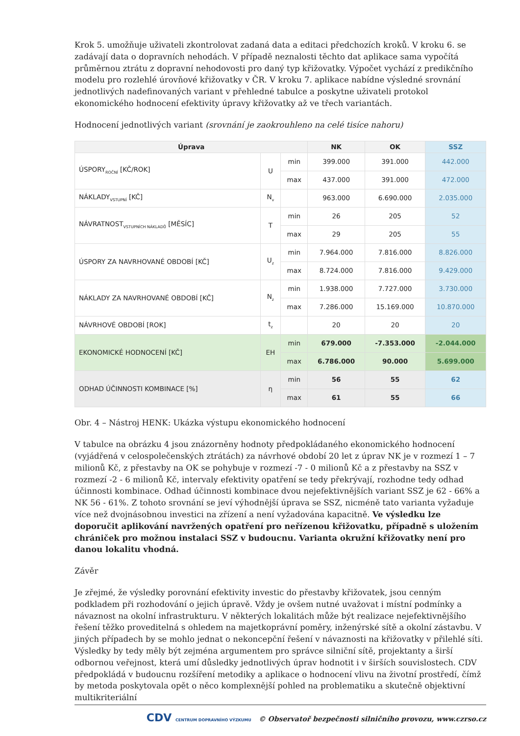Krok 5. umožňuje uživateli zkontrolovat zadaná data a editaci předchozích kroků. V kroku 6. se zadávají data o dopravních nehodách. V případě neznalosti těchto dat aplikace sama vypočítá průměrnou ztrátu z dopravní nehodovosti pro daný typ křižovatky. Výpočet vychází z predikčního modelu pro rozlehlé úrovňové křižovatky v ČR. V kroku 7. aplikace nabídne výsledné srovnání jednotlivých nadefinovaných variant v přehledné tabulce a poskytne uživateli protokol ekonomického hodnocení efektivity úpravy křižovatky až ve třech variantách.
Hodnocení jednotlivých variant (srovnání je zaokrouhleno na celé tisíce nahoru)
| Úprava | | | NK | OK | SSZ |
| --- | --- | --- | --- | --- | --- |
| ÚSPORY<sub>ROČNÍ</sub> [KČ/ROK] | U | min | 399.000 | 391.000 | 442.000 |
| | | max | 437.000 | 391.000 | 472.000 |
| NÁKLADY<sub>VSTUPNÍ</sub> [KČ] | N<sub>v</sub> | | 963.000 | 6.690.000 | 2.035.000 |
| NÁVRATNOST<sub>VSTUPNÍCH NÁKLADŮ</sub> [MĚSÍC] | T | min | 26 | 205 | 52 |
| | | max | 29 | 205 | 55 |
| ÚSPORY ZA NAVRHOVANÉ OBDOBÍ [KČ] | U<sub>z</sub> | min | 7.964.000 | 7.816.000 | 8.826.000 |
| | | max | 8.724.000 | 7.816.000 | 9.429.000 |
| NÁKLADY ZA NAVRHOVANÉ OBDOBÍ [KČ] | N<sub>z</sub> | min | 1.938.000 | 7.727.000 | 3.730.000 |
| | | max | 7.286.000 | 15.169.000 | 10.870.000 |
| NÁVRHOVÉ OBDOBÍ [ROK] | t<sub>z</sub> | | 20 | 20 | 20 |
| EKONOMICKÉ HODNOCENÍ [KČ] | EH | min | 679.000 | -7.353.000 | -2.044.000 |
| | | max | 6.786.000 | 90.000 | 5.699.000 |
| ODHAD ÚČINNOSTI KOMBINACE [%] | η | min | 56 | 55 | 62 |
| | | max | 61 | 55 | 66 |
Obr. 4 – Nástroj HENK: Ukázka výstupu ekonomického hodnocení
V tabulce na obrázku 4 jsou znázorněny hodnoty předpokládaného ekonomického hodnocení (vyjádřená v celospolečenských ztrátách) za návrhové období 20 let z úprav NK je v rozmezí 1 – 7 milionů Kč, z přestavby na OK se pohybuje v rozmezí -7 - 0 milionů Kč a z přestavby na SSZ v rozmezí -2 - 6 milionů Kč, intervaly efektivity opatření se tedy překrývají, rozhodne tedy odhad účinnosti kombinace. Odhad účinnosti kombinace dvou nejefektivnějších variant SSZ je 62 - 66% a NK 56 - 61%. Z tohoto srovnání se jeví výhodnější úprava se SSZ, nicméně tato varianta vyžaduje více než dvojnásobnou investici na zřízení a není vyžadována kapacitně. Ve výsledku lze doporučit aplikování navržených opatření pro neřízenou křižovatku, případně s uložením chrániček pro možnou instalaci SSZ v budoucnu. Varianta okružní křižovatky není pro danou lokalitu vhodná.
Závěr
Je zřejmé, že výsledky porovnání efektivity investic do přestavby křižovatek, jsou cenným podkladem při rozhodování o jejich úpravě. Vždy je ovšem nutné uvažovat i místní podmínky a návaznost na okolní infrastrukturu. V některých lokalitách může být realizace nejefektivnějšího řešení těžko proveditelná s ohledem na majetkoprávní poměry, inženýrské sítě a okolní zástavbu. V jiných případech by se mohlo jednat o nekoncepční řešení v návaznosti na křižovatky v přilehlé síti. Výsledky by tedy měly být zejména argumentem pro správce silniční sítě, projektanty a širší odbornou veřejnost, která umí důsledky jednotlivých úprav hodnotit i v širších souvislostech. CDV předpokládá v budoucnu rozšíření metodiky a aplikace o hodnocení vlivu na životní prostředí, čímž by metoda poskytovala opět o něco komplexnější pohled na problematiku a skutečně objektivní multikriteriální
CDV CENTRUM DOPRAVNÍHO VÝZKUMU © Observatoř bezpečnosti silničního provozu, www.czrso.cz